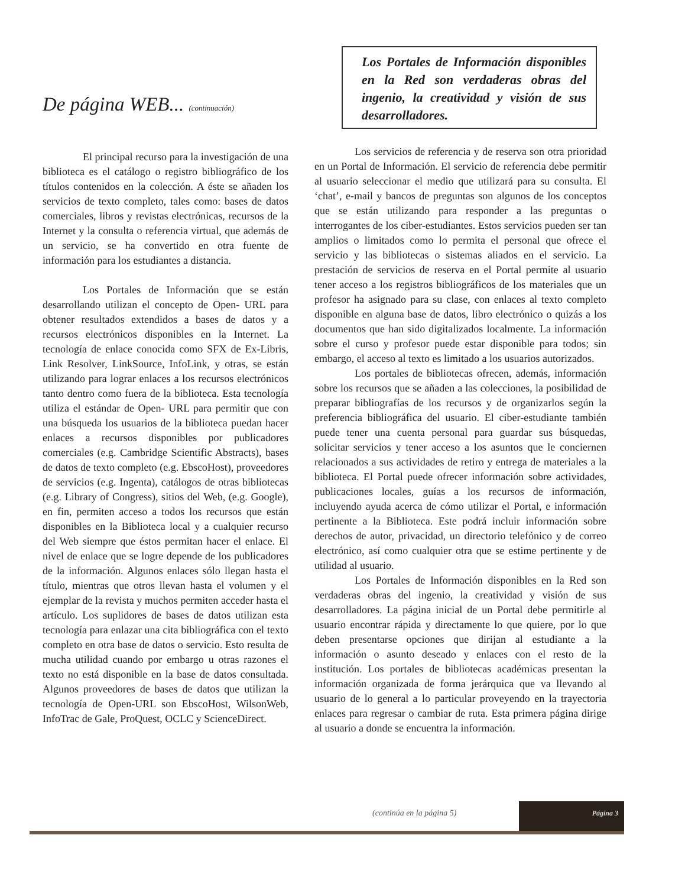De página WEB... (continuación)
El principal recurso para la investigación de una biblioteca es el catálogo o registro bibliográfico de los títulos contenidos en la colección. A éste se añaden los servicios de texto completo, tales como: bases de datos comerciales, libros y revistas electrónicas, recursos de la Internet y la consulta o referencia virtual, que además de un servicio, se ha convertido en otra fuente de información para los estudiantes a distancia.
Los Portales de Información que se están desarrollando utilizan el concepto de Open- URL para obtener resultados extendidos a bases de datos y a recursos electrónicos disponibles en la Internet. La tecnología de enlace conocida como SFX de Ex-Libris, Link Resolver, LinkSource, InfoLink, y otras, se están utilizando para lograr enlaces a los recursos electrónicos tanto dentro como fuera de la biblioteca. Esta tecnología utiliza el estándar de Open- URL para permitir que con una búsqueda los usuarios de la biblioteca puedan hacer enlaces a recursos disponibles por publicadores comerciales (e.g. Cambridge Scientific Abstracts), bases de datos de texto completo (e.g. EbscoHost), proveedores de servicios (e.g. Ingenta), catálogos de otras bibliotecas (e.g. Library of Congress), sitios del Web, (e.g. Google), en fin, permiten acceso a todos los recursos que están disponibles en la Biblioteca local y a cualquier recurso del Web siempre que éstos permitan hacer el enlace. El nivel de enlace que se logre depende de los publicadores de la información. Algunos enlaces sólo llegan hasta el título, mientras que otros llevan hasta el volumen y el ejemplar de la revista y muchos permiten acceder hasta el artículo. Los suplidores de bases de datos utilizan esta tecnología para enlazar una cita bibliográfica con el texto completo en otra base de datos o servicio. Esto resulta de mucha utilidad cuando por embargo u otras razones el texto no está disponible en la base de datos consultada. Algunos proveedores de bases de datos que utilizan la tecnología de Open-URL son EbscoHost, WilsonWeb, InfoTrac de Gale, ProQuest, OCLC y ScienceDirect.
Los Portales de Información disponibles en la Red son verdaderas obras del ingenio, la creatividad y visión de sus desarrolladores.
Los servicios de referencia y de reserva son otra prioridad en un Portal de Información. El servicio de referencia debe permitir al usuario seleccionar el medio que utilizará para su consulta. El ‘chat’, e-mail y bancos de preguntas son algunos de los conceptos que se están utilizando para responder a las preguntas o interrogantes de los ciber-estudiantes. Estos servicios pueden ser tan amplios o limitados como lo permita el personal que ofrece el servicio y las bibliotecas o sistemas aliados en el servicio. La prestación de servicios de reserva en el Portal permite al usuario tener acceso a los registros bibliográficos de los materiales que un profesor ha asignado para su clase, con enlaces al texto completo disponible en alguna base de datos, libro electrónico o quizás a los documentos que han sido digitalizados localmente. La información sobre el curso y profesor puede estar disponible para todos; sin embargo, el acceso al texto es limitado a los usuarios autorizados.
Los portales de bibliotecas ofrecen, además, información sobre los recursos que se añaden a las colecciones, la posibilidad de preparar bibliografías de los recursos y de organizarlos según la preferencia bibliográfica del usuario. El ciber-estudiante también puede tener una cuenta personal para guardar sus búsquedas, solicitar servicios y tener acceso a los asuntos que le conciernen relacionados a sus actividades de retiro y entrega de materiales a la biblioteca. El Portal puede ofrecer información sobre actividades, publicaciones locales, guías a los recursos de información, incluyendo ayuda acerca de cómo utilizar el Portal, e información pertinente a la Biblioteca. Este podrá incluir información sobre derechos de autor, privacidad, un directorio telefónico y de correo electrónico, así como cualquier otra que se estime pertinente y de utilidad al usuario.
Los Portales de Información disponibles en la Red son verdaderas obras del ingenio, la creatividad y visión de sus desarrolladores. La página inicial de un Portal debe permitirle al usuario encontrar rápida y directamente lo que quiere, por lo que deben presentarse opciones que dirijan al estudiante a la información o asunto deseado y enlaces con el resto de la institución. Los portales de bibliotecas académicas presentan la información organizada de forma jerárquica que va llevando al usuario de lo general a lo particular proveyendo en la trayectoria enlaces para regresar o cambiar de ruta. Esta primera página dirige al usuario a donde se encuentra la información.
(continúa en la página 5)
Página 3